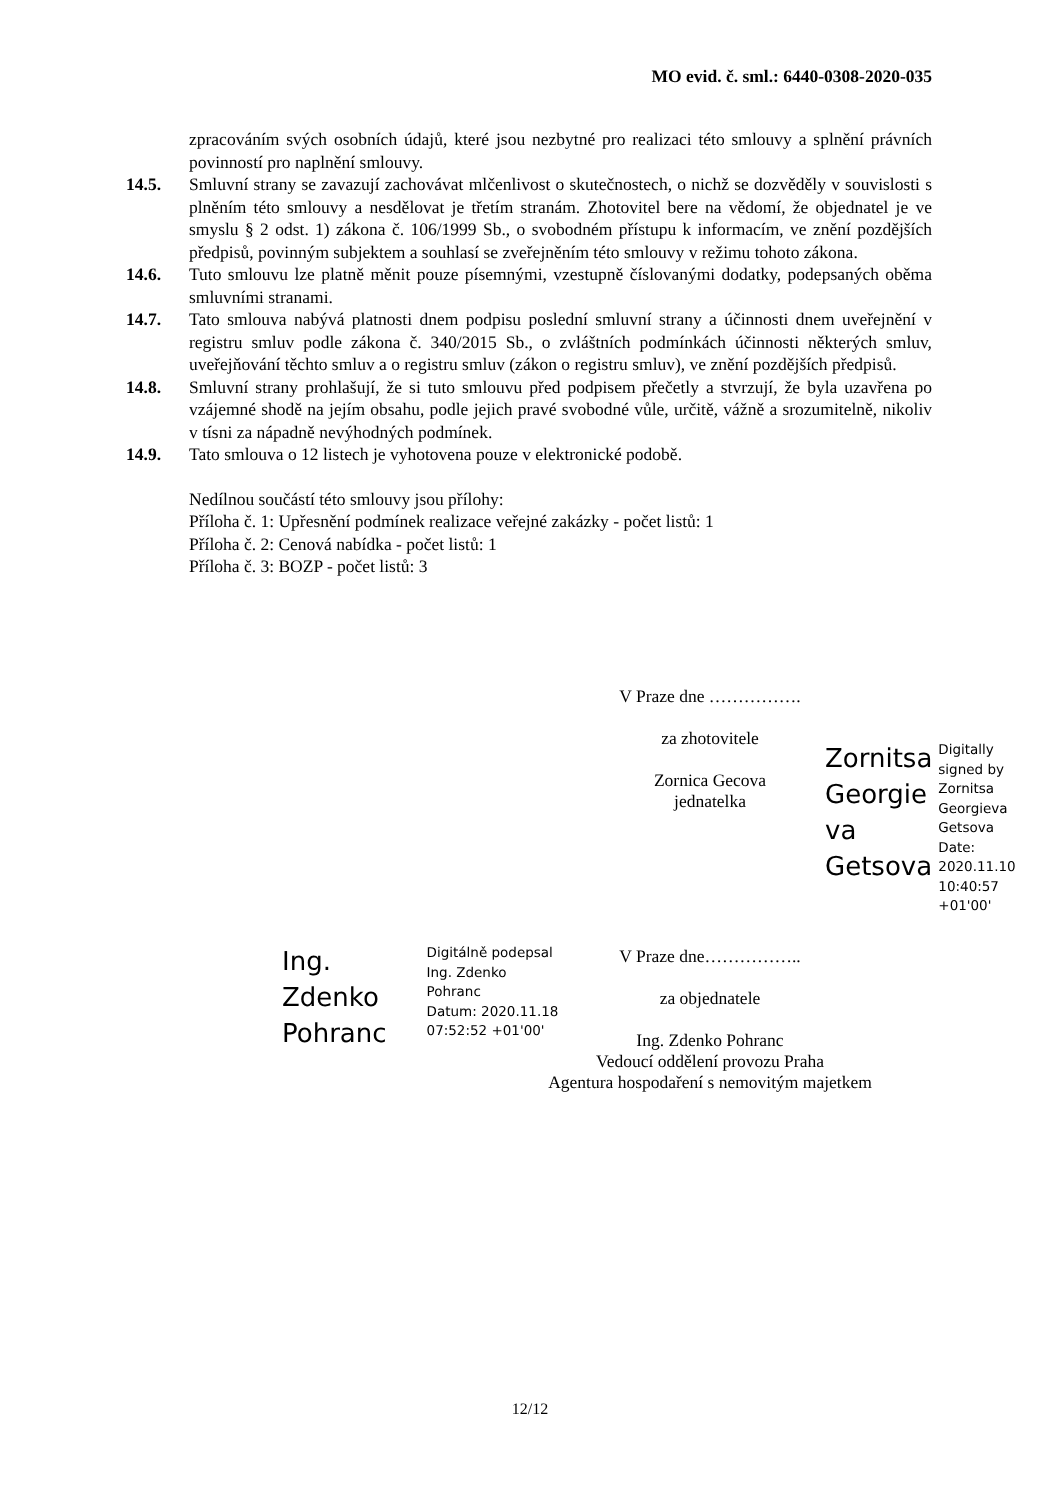MO evid. č. sml.: 6440-0308-2020-035
zpracováním svých osobních údajů, které jsou nezbytné pro realizaci této smlouvy a splnění právních povinností pro naplnění smlouvy.
14.5. Smluvní strany se zavazují zachovávat mlčenlivost o skutečnostech, o nichž se dozvěděly v souvislosti s plněním této smlouvy a nesdělovat je třetím stranám. Zhotovitel bere na vědomí, že objednatel je ve smyslu § 2 odst. 1) zákona č. 106/1999 Sb., o svobodném přístupu k informacím, ve znění pozdějších předpisů, povinným subjektem a souhlasí se zveřejněním této smlouvy v režimu tohoto zákona.
14.6. Tuto smlouvu lze platně měnit pouze písemnými, vzestupně číslovanými dodatky, podepsaných oběma smluvními stranami.
14.7. Tato smlouva nabývá platnosti dnem podpisu poslední smluvní strany a účinnosti dnem uveřejnění v registru smluv podle zákona č. 340/2015 Sb., o zvláštních podmínkách účinnosti některých smluv, uveřejňování těchto smluv a o registru smluv (zákon o registru smluv), ve znění pozdějších předpisů.
14.8. Smluvní strany prohlašují, že si tuto smlouvu před podpisem přečetly a stvrzují, že byla uzavřena po vzájemné shodě na jejím obsahu, podle jejich pravé svobodné vůle, určitě, vážně a srozumitelně, nikoliv v tísni za nápadně nevýhodných podmínek.
14.9. Tato smlouva o 12 listech je vyhotovena pouze v elektronické podobě.
Nedílnou součástí této smlouvy jsou přílohy:
Příloha č. 1: Upřesnění podmínek realizace veřejné zakázky - počet listů: 1
Příloha č. 2: Cenová nabídka - počet listů: 1
Příloha č. 3: BOZP - počet listů: 3
V Praze dne …………….
za zhotovitele
Zornica Gecova
jednatelka
Zornitsa
Georgie
va
Getsova
Digitally
signed by
Zornitsa
Georgieva
Getsova
Date:
2020.11.10
10:40:57
+01'00'
Ing.
Zdenko
Pohranc
Digitálně podepsal
Ing. Zdenko
Pohranc
Datum: 2020.11.18
07:52:52 +01'00'
V Praze dne……………..
za objednatele
Ing. Zdenko Pohranc
Vedoucí oddělení provozu Praha
Agentura hospodaření s nemovitým majetkem
12/12